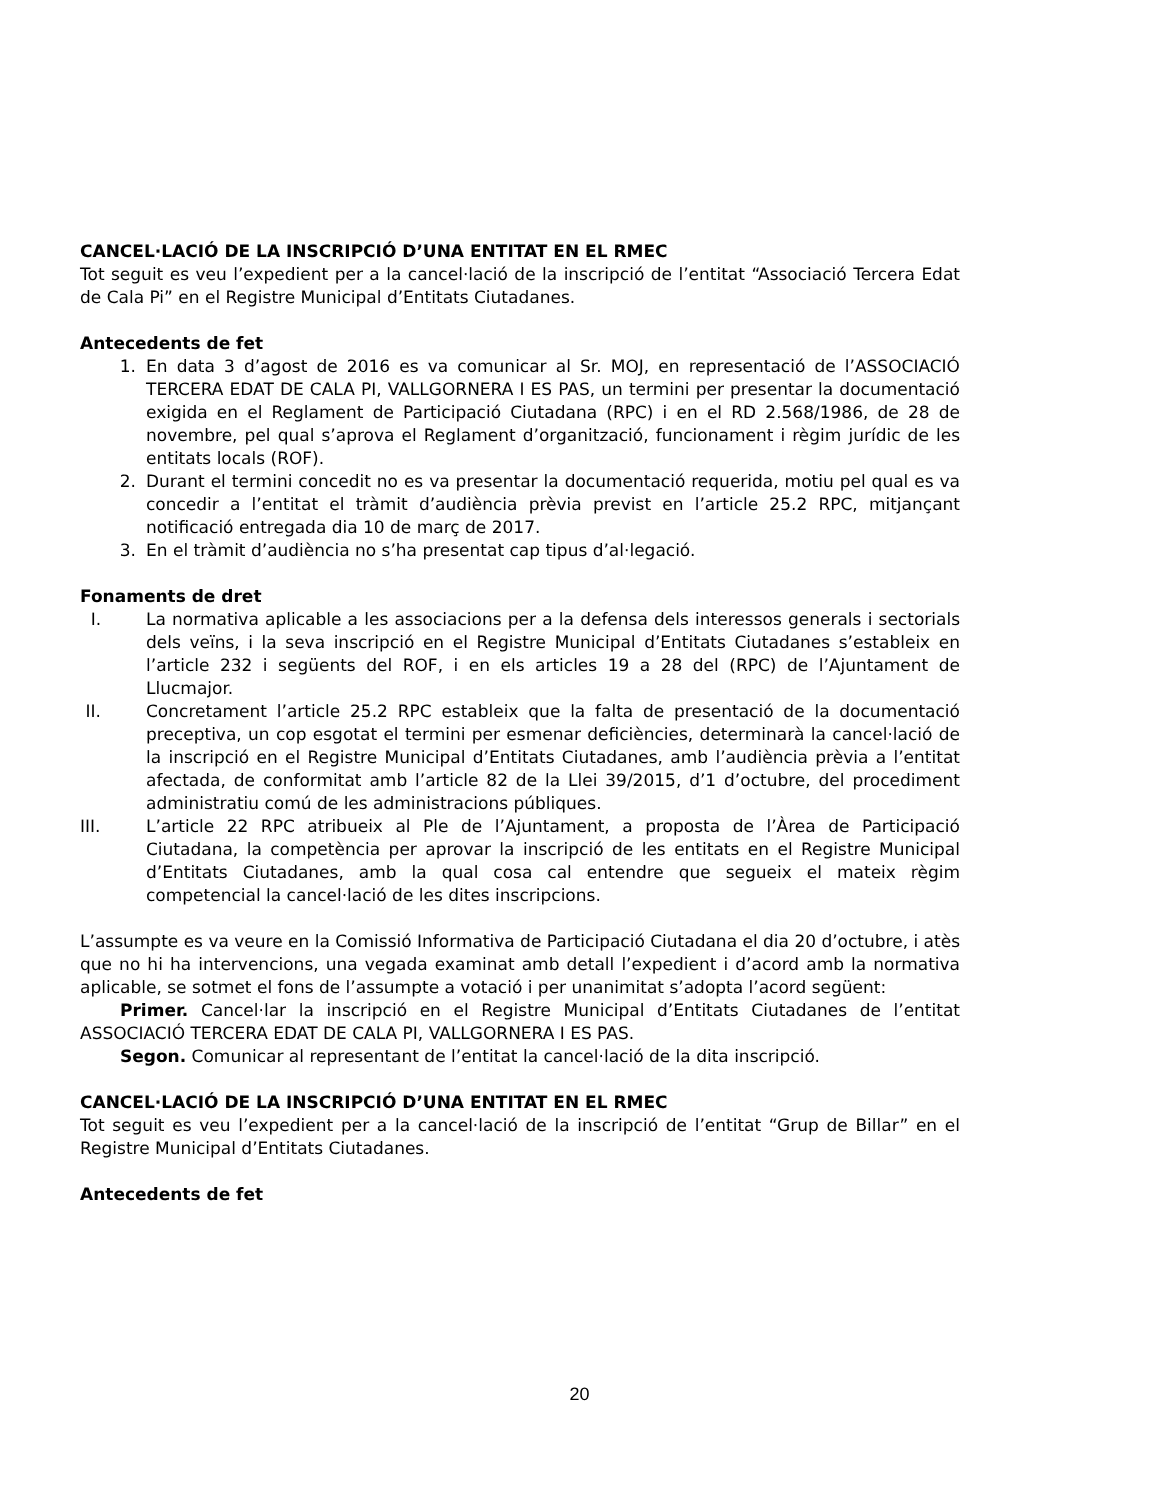CANCEL·LACIÓ DE LA INSCRIPCIÓ D’UNA ENTITAT EN EL RMEC
Tot seguit es veu l’expedient per a la cancel·lació de la inscripció de l’entitat “Associació Tercera Edat de Cala Pi” en el Registre Municipal d’Entitats Ciutadanes.
Antecedents de fet
1. En data 3 d’agost de 2016 es va comunicar al Sr. MOJ, en representació de l’ASSOCIACIÓ TERCERA EDAT DE CALA PI, VALLGORNERA I ES PAS, un termini per presentar la documentació exigida en el Reglament de Participació Ciutadana (RPC) i en el RD 2.568/1986, de 28 de novembre, pel qual s’aprova el Reglament d’organització, funcionament i règim jurídic de les entitats locals (ROF).
2. Durant el termini concedit no es va presentar la documentació requerida, motiu pel qual es va concedir a l’entitat el tràmit d’audiència prèvia previst en l’article 25.2 RPC, mitjançant notificació entregada dia 10 de març de 2017.
3. En el tràmit d’audiència no s’ha presentat cap tipus d’al·legació.
Fonaments de dret
I. La normativa aplicable a les associacions per a la defensa dels interessos generals i sectorials dels veïns, i la seva inscripció en el Registre Municipal d’Entitats Ciutadanes s’estableix en l’article 232 i següents del ROF, i en els articles 19 a 28 del (RPC) de l’Ajuntament de Llucmajor.
II. Concretament l’article 25.2 RPC estableix que la falta de presentació de la documentació preceptiva, un cop esgotat el termini per esmenar deficiències, determinarà la cancel·lació de la inscripció en el Registre Municipal d’Entitats Ciutadanes, amb l’audiència prèvia a l’entitat afectada, de conformitat amb l’article 82 de la Llei 39/2015, d’1 d’octubre, del procediment administratiu comú de les administracions públiques.
III. L’article 22 RPC atribueix al Ple de l’Ajuntament, a proposta de l’Àrea de Participació Ciutadana, la competència per aprovar la inscripció de les entitats en el Registre Municipal d’Entitats Ciutadanes, amb la qual cosa cal entendre que segueix el mateix règim competencial la cancel·lació de les dites inscripcions.
L’assumpte es va veure en la Comissió Informativa de Participació Ciutadana el dia 20 d’octubre, i atès que no hi ha intervencions, una vegada examinat amb detall l’expedient i d’acord amb la normativa aplicable, se sotmet el fons de l’assumpte a votació i per unanimitat s’adopta l’acord següent:
Primer. Cancel·lar la inscripció en el Registre Municipal d’Entitats Ciutadanes de l’entitat ASSOCIACIÓ TERCERA EDAT DE CALA PI, VALLGORNERA I ES PAS.
Segon. Comunicar al representant de l’entitat la cancel·lació de la dita inscripció.
CANCEL·LACIÓ DE LA INSCRIPCIÓ D’UNA ENTITAT EN EL RMEC
Tot seguit es veu l’expedient per a la cancel·lació de la inscripció de l’entitat “Grup de Billar” en el Registre Municipal d’Entitats Ciutadanes.
Antecedents de fet
20